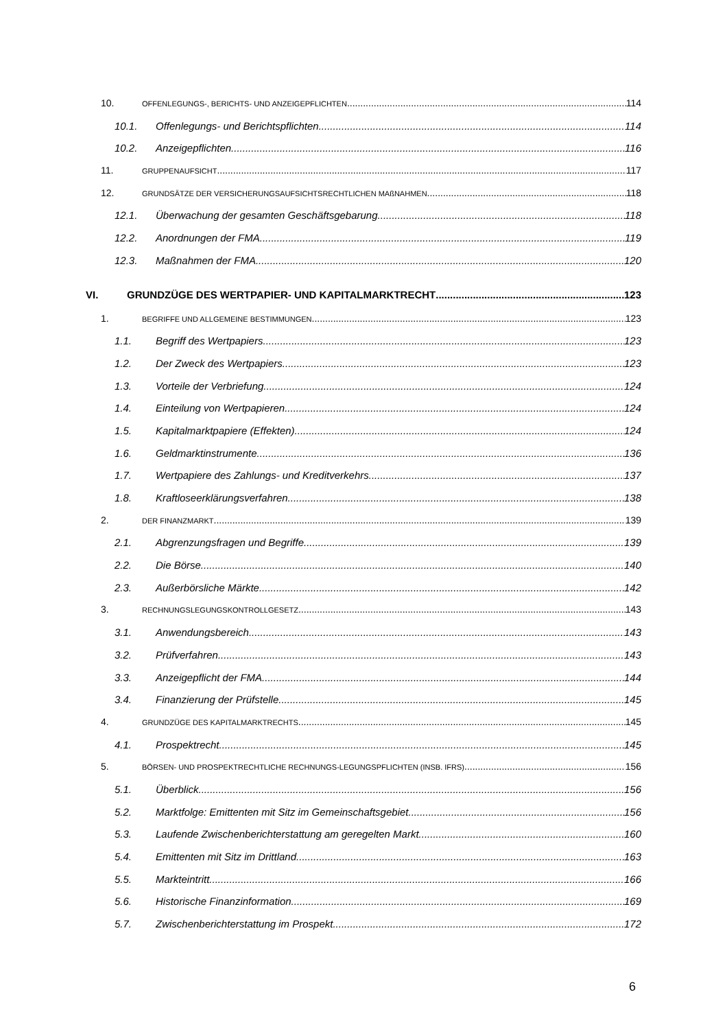10. OFFENLEGUNGS-, BERICHTS- UND ANZEIGEPFLICHTEN 114
10.1. Offenlegungs- und Berichtspflichten 114
10.2. Anzeigepflichten 116
11. GRUPPENAUFSICHT 117
12. GRUNDSÄTZE DER VERSICHERUNGSAUFSICHTSRECHTLICHEN MAßNAHMEN 118
12.1. Überwachung der gesamten Geschäftsgebarung 118
12.2. Anordnungen der FMA 119
12.3. Maßnahmen der FMA 120
VI. GRUNDZÜGE DES WERTPAPIER- UND KAPITALMARKTRECHT 123
1. BEGRIFFE UND ALLGEMEINE BESTIMMUNGEN 123
1.1. Begriff des Wertpapiers 123
1.2. Der Zweck des Wertpapiers 123
1.3. Vorteile der Verbriefung 124
1.4. Einteilung von Wertpapieren 124
1.5. Kapitalmarktpapiere (Effekten) 124
1.6. Geldmarktinstrumente 136
1.7. Wertpapiere des Zahlungs- und Kreditverkehrs 137
1.8. Kraftloseerklärungsverfahren 138
2. DER FINANZMARKT 139
2.1. Abgrenzungsfragen und Begriffe 139
2.2. Die Börse 140
2.3. Außerbörsliche Märkte 142
3. RECHNUNGSLEGUNGSKONTROLLGESETZ 143
3.1. Anwendungsbereich 143
3.2. Prüfverfahren 143
3.3. Anzeigepflicht der FMA 144
3.4. Finanzierung der Prüfstelle 145
4. GRUNDZÜGE DES KAPITALMARKTRECHTS 145
4.1. Prospektrecht 145
5. BÖRSEN- UND PROSPEKTRECHTLICHE RECHNUNGS-LEGUNGSPFLICHTEN (INSB. IFRS) 156
5.1. Überblick 156
5.2. Marktfolge: Emittenten mit Sitz im Gemeinschaftsgebiet 156
5.3. Laufende Zwischenberichterstattung am geregelten Markt 160
5.4. Emittenten mit Sitz im Drittland 163
5.5. Markteintritt 166
5.6. Historische Finanzinformation 169
5.7. Zwischenberichterstattung im Prospekt 172
6